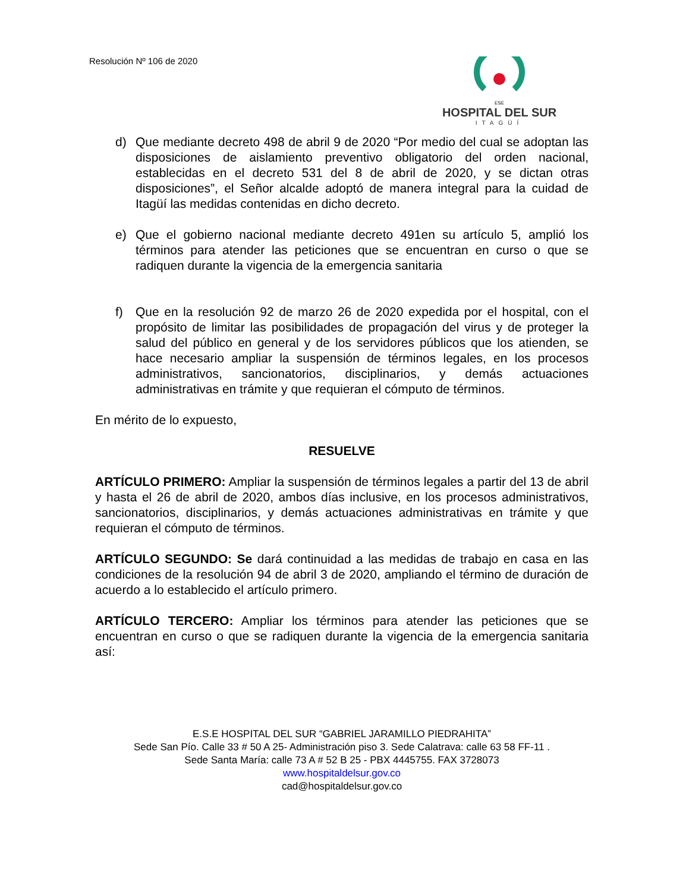Resolución Nº 106 de 2020
ESE
HOSPITAL DEL SUR
ITAGÜÍ
d) Que mediante decreto 498 de abril 9 de 2020 “Por medio del cual se adoptan las disposiciones de aislamiento preventivo obligatorio del orden nacional, establecidas en el decreto 531 del 8 de abril de 2020, y se dictan otras disposiciones”, el Señor alcalde adoptó de manera integral para la cuidad de Itagüí las medidas contenidas en dicho decreto.
e) Que el gobierno nacional mediante decreto 491en su artículo 5, amplió los términos para atender las peticiones que se encuentran en curso o que se radiquen durante la vigencia de la emergencia sanitaria
f) Que en la resolución 92 de marzo 26 de 2020 expedida por el hospital, con el propósito de limitar las posibilidades de propagación del virus y de proteger la salud del público en general y de los servidores públicos que los atienden, se hace necesario ampliar la suspensión de términos legales, en los procesos administrativos, sancionatorios, disciplinarios, y demás actuaciones administrativas en trámite y que requieran el cómputo de términos.
En mérito de lo expuesto,
RESUELVE
ARTÍCULO PRIMERO: Ampliar la suspensión de términos legales a partir del 13 de abril y hasta el 26 de abril de 2020, ambos días inclusive, en los procesos administrativos, sancionatorios, disciplinarios, y demás actuaciones administrativas en trámite y que requieran el cómputo de términos.
ARTÍCULO SEGUNDO: Se dará continuidad a las medidas de trabajo en casa en las condiciones de la resolución 94 de abril 3 de 2020, ampliando el término de duración de acuerdo a lo establecido el artículo primero.
ARTÍCULO TERCERO: Ampliar los términos para atender las peticiones que se encuentran en curso o que se radiquen durante la vigencia de la emergencia sanitaria así:
E.S.E HOSPITAL DEL SUR “GABRIEL JARAMILLO PIEDRAHITA”
Sede San Pío. Calle 33 # 50 A 25- Administración piso 3. Sede Calatrava: calle 63 58 FF-11 .
Sede Santa María: calle 73 A # 52 B 25 - PBX 4445755. FAX 3728073
www.hospitaldelsur.gov.co
cad@hospitaldelsur.gov.co